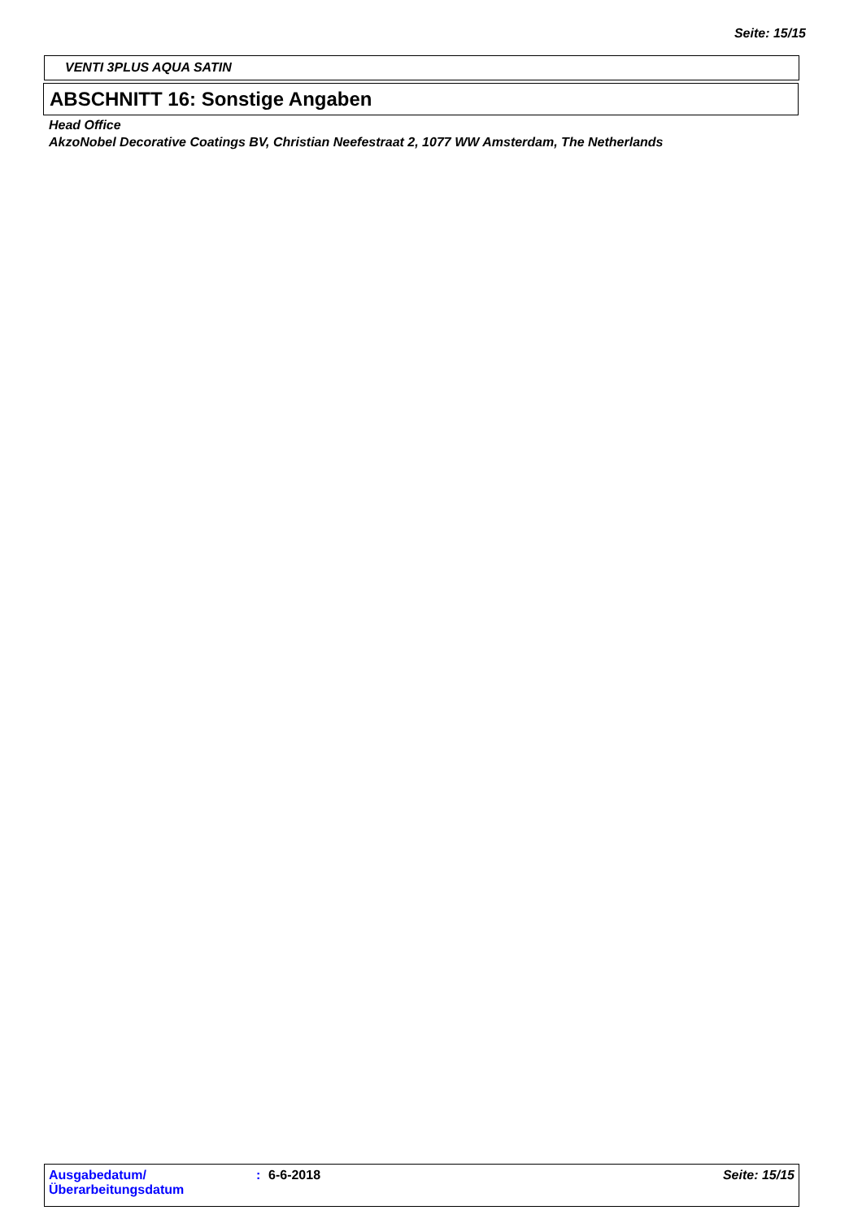Seite: 15/15
VENTI 3PLUS AQUA SATIN
ABSCHNITT 16: Sonstige Angaben
Head Office
AkzoNobel Decorative Coatings BV, Christian Neefestraat 2, 1077 WW Amsterdam, The Netherlands
Ausgabedatum/
Überarbeitungsdatum
: 6-6-2018 Seite: 15/15